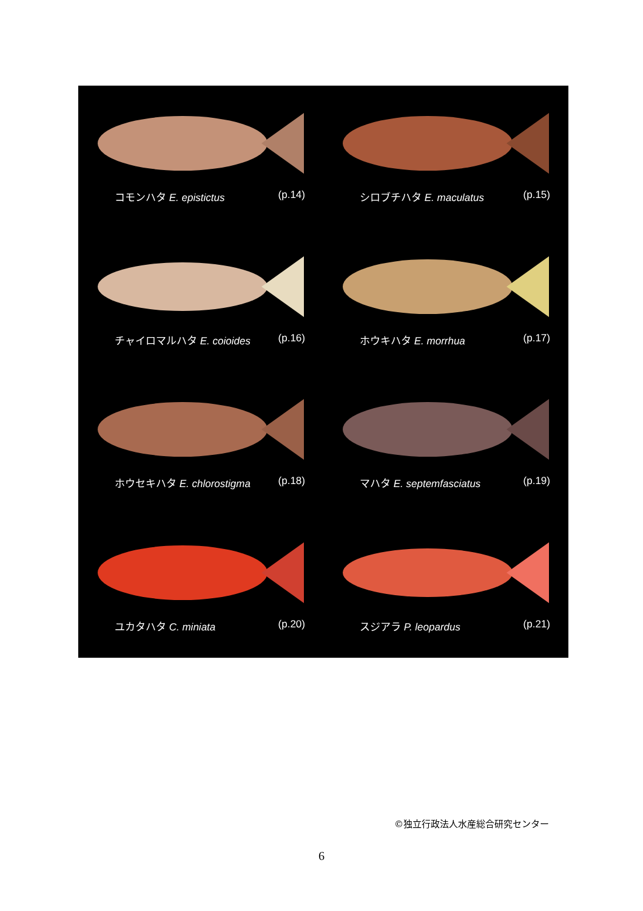コモンハタ E. epistictus (p.14)
シロブチハタ E. maculatus (p.15)
チャイロマルハタ E. coioides (p.16)
ホウキハタ E. morrhua (p.17)
ホウセキハタ E. chlorostigma (p.18)
マハタ E. septemfasciatus (p.19)
ユカタハタ C. miniata (p.20)
スジアラ P. leopardus (p.21)
©独立行政法人水産総合研究センター
6